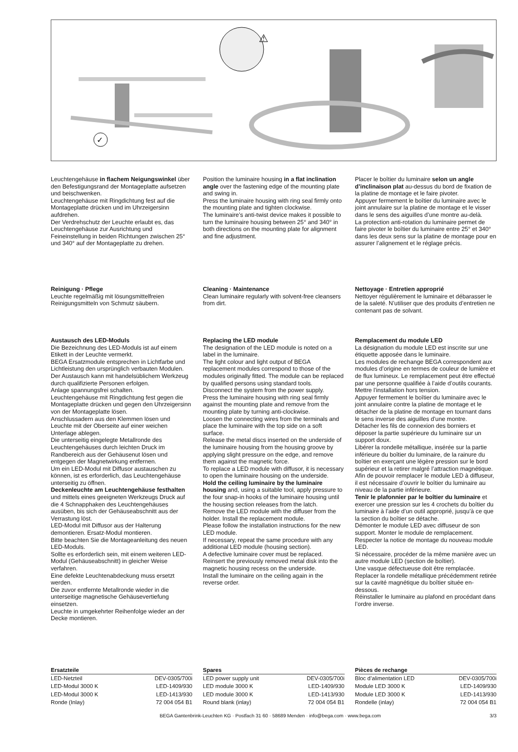✓
⚠
Leuchtengehäuse in flachem Neigungswinkel über den Befestigungsrand der Montageplatte aufsetzen und beischwenken.
Leuchtengehäuse mit Ringdichtung fest auf die Montageplatte drücken und im Uhrzeigersinn aufdrehen.
Der Verdrehschutz der Leuchte erlaubt es, das Leuchtengehäuse zur Ausrichtung und Feineinstellung in beiden Richtungen zwischen 25° und 340° auf der Montageplatte zu drehen.
Position the luminaire housing in a flat inclination angle over the fastening edge of the mounting plate and swing in.
Press the luminaire housing with ring seal firmly onto the mounting plate and tighten clockwise.
The luminaire’s anti-twist device makes it possible to turn the luminaire housing between 25° and 340° in both directions on the mounting plate for alignment and fine adjustment.
Placer le boîtier du luminaire selon un angle d’inclinaison plat au-dessus du bord de fixation de la platine de montage et le faire pivoter.
Appuyer fermement le boîtier du luminaire avec le joint annulaire sur la platine de montage et le visser dans le sens des aiguilles d’une montre au-delà.
La protection anti-rotation du luminaire permet de faire pivoter le boîtier du luminaire entre 25° et 340° dans les deux sens sur la platine de montage pour en assurer l’alignement et le réglage précis.
Reinigung · Pflege
Leuchte regelmäßig mit lösungsmittelfreien Reinigungsmitteln von Schmutz säubern.
Cleaning · Maintenance
Clean luminaire regularly with solvent-free cleansers from dirt.
Nettoyage · Entretien approprié
Nettoyer régulièrement le luminaire et débarasser le de la saleté. N’utiliser que des produits d’entretien ne contenant pas de solvant.
Austausch des LED-Moduls
Die Bezeichnung des LED-Moduls ist auf einem Etikett in der Leuchte vermerkt.
BEGA Ersatzmodule entsprechen in Lichtfarbe und Lichtleistung den ursprünglich verbauten Modulen. Der Austausch kann mit handelsüblichem Werkzeug durch qualifizierte Personen erfolgen.
Anlage spannungsfrei schalten.
Leuchtengehäuse mit Ringdichtung fest gegen die Montageplatte drücken und gegen den Uhrzeigersinn von der Montageplatte lösen.
Anschlussadern aus den Klemmen lösen und Leuchte mit der Oberseite auf einer weichen Unterlage ablegen.
Die unterseitig eingelegte Metallronde des Leuchtengehäuses durch leichten Druck im Randbereich aus der Gehäusenut lösen und entgegen der Magnetwirkung entfernen.
Um ein LED-Modul mit Diffusor austauschen zu können, ist es erforderlich, das Leuchtengehäuse unterseitig zu öffnen.
Deckenleuchte am Leuchtengehäuse festhalten und mittels eines geeigneten Werkzeugs Druck auf die 4 Schnapphaken des Leuchtengehäuses ausüben, bis sich der Gehäuseabschnitt aus der Verrastung löst.
LED-Modul mit Diffusor aus der Halterung demontieren. Ersatz-Modul montieren.
Bitte beachten Sie die Montageanleitung des neuen LED-Moduls.
Sollte es erforderlich sein, mit einem weiteren LED-Modul (Gehäuseabschnitt) in gleicher Weise verfahren.
Eine defekte Leuchtenabdeckung muss ersetzt werden.
Die zuvor entfernte Metallronde wieder in die unterseitige magnetische Gehäusevertiefung einsetzen.
Leuchte in umgekehrter Reihenfolge wieder an der Decke montieren.
Replacing the LED module
The designation of the LED module is noted on a label in the luminaire.
The light colour and light output of BEGA replacement modules correspond to those of the modules originally fitted. The module can be replaced by qualified persons using standard tools.
Disconnect the system from the power supply.
Press the luminaire housing with ring seal firmly against the mounting plate and remove from the mounting plate by turning anti-clockwise.
Loosen the connecting wires from the terminals and place the luminaire with the top side on a soft surface.
Release the metal discs inserted on the underside of the luminaire housing from the housing groove by applying slight pressure on the edge, and remove them against the magnetic force.
To replace a LED module with diffusor, it is necessary to open the luminaire housing on the underside.
Hold the ceiling luminaire by the luminaire housing and, using a suitable tool, apply pressure to the four snap-in hooks of the luminaire housing until the housing section releases from the latch.
Remove the LED module with the diffuser from the holder. Install the replacement module.
Please follow the installation instructions for the new LED module.
If necessary, repeat the same procedure with any additional LED module (housing section).
A defective luminaire cover must be replaced.
Reinsert the previously removed metal disk into the magnetic housing recess on the underside.
Install the luminaire on the ceiling again in the reverse order.
Remplacement du module LED
La désignation du module LED est inscrite sur une étiquette apposée dans le luminaire.
Les modules de rechange BEGA correspondent aux modules d’origine en termes de couleur de lumière et de flux lumineux. Le remplacement peut être effectué par une personne qualifiée à l’aide d’outils courants.
Mettre l’installation hors tension.
Appuyer fermement le boîtier du luminaire avec le joint annulaire contre la platine de montage et le détacher de la platine de montage en tournant dans le sens inverse des aiguilles d’une montre.
Détacher les fils de connexion des borniers et déposer la partie supérieure du luminaire sur un support doux.
Libérer la rondelle métallique, insérée sur la partie inférieure du boîtier du luminaire, de la rainure du boîtier en exerçant une légère pression sur le bord supérieur et la retirer malgré l’attraction magnétique.
Afin de pouvoir remplacer le module LED à diffuseur, il est nécessaire d’ouvrir le boîtier du luminaire au niveau de la partie inférieure.
Tenir le plafonnier par le boîtier du luminaire et exercer une pression sur les 4 crochets du boîtier du luminaire à l’aide d’un outil approprié, jusqu’à ce que la section du boîtier se détache.
Démonter le module LED avec diffuseur de son support. Monter le module de remplacement.
Respecter la notice de montage du nouveau module LED.
Si nécessaire, procéder de la même manière avec un autre module LED (section de boîtier).
Une vasque défectueuse doit être remplacée.
Replacer la rondelle métallique précédemment retirée sur la cavité magnétique du boîtier située en-dessous.
Réinstaller le luminaire au plafond en procédant dans l’ordre inverse.
| Ersatzteile | |
| --- | --- |
| LED-Netzteil | DEV-0305/700i |
| LED-Modul 3000 K | LED-1409/930 |
| LED-Modul 3000 K | LED-1413/930 |
| Ronde (Inlay) | 72 004 054 B1 |
| Spares | |
| --- | --- |
| LED power supply unit | DEV-0305/700i |
| LED module 3000 K | LED-1409/930 |
| LED module 3000 K | LED-1413/930 |
| Round blank (inlay) | 72 004 054 B1 |
| Pièces de rechange | |
| --- | --- |
| Bloc d’alimentation LED | DEV-0305/700i |
| Module LED 3000 K | LED-1409/930 |
| Module LED 3000 K | LED-1413/930 |
| Rondelle (inlay) | 72 004 054 B1 |
BEGA Gantenbrink-Leuchten KG · Postfach 31 60 · 58689 Menden · info@bega.com · www.bega.com 3/3